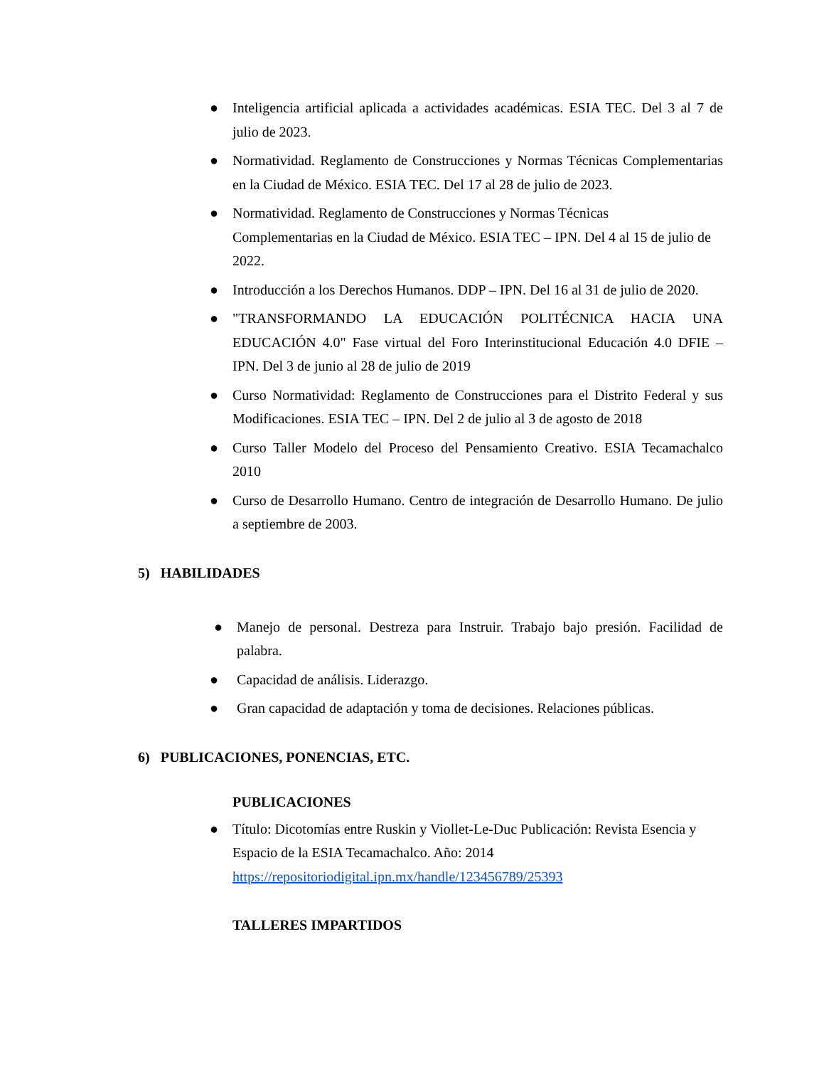● Inteligencia artificial aplicada a actividades académicas. ESIA TEC. Del 3 al 7 de julio de 2023.
● Normatividad. Reglamento de Construcciones y Normas Técnicas Complementarias en la Ciudad de México. ESIA TEC. Del 17 al 28 de julio de 2023.
● Normatividad. Reglamento de Construcciones y Normas Técnicas
Complementarias en la Ciudad de México. ESIA TEC – IPN. Del 4 al 15 de julio de 2022.
● Introducción a los Derechos Humanos. DDP – IPN. Del 16 al 31 de julio de 2020.
● "TRANSFORMANDO LA EDUCACIÓN POLITÉCNICA HACIA UNA EDUCACIÓN 4.0" Fase virtual del Foro Interinstitucional Educación 4.0 DFIE – IPN. Del 3 de junio al 28 de julio de 2019
● Curso Normatividad: Reglamento de Construcciones para el Distrito Federal y sus Modificaciones. ESIA TEC – IPN. Del 2 de julio al 3 de agosto de 2018
● Curso Taller Modelo del Proceso del Pensamiento Creativo. ESIA Tecamachalco 2010
● Curso de Desarrollo Humano. Centro de integración de Desarrollo Humano. De julio a septiembre de 2003.
5) HABILIDADES
● Manejo de personal. Destreza para Instruir. Trabajo bajo presión. Facilidad de palabra.
● Capacidad de análisis. Liderazgo.
● Gran capacidad de adaptación y toma de decisiones. Relaciones públicas.
6) PUBLICACIONES, PONENCIAS, ETC.
PUBLICACIONES
● Título: Dicotomías entre Ruskin y Viollet-Le-Duc Publicación: Revista Esencia y Espacio de la ESIA Tecamachalco. Año: 2014 https://repositoriodigital.ipn.mx/handle/123456789/25393
TALLERES IMPARTIDOS